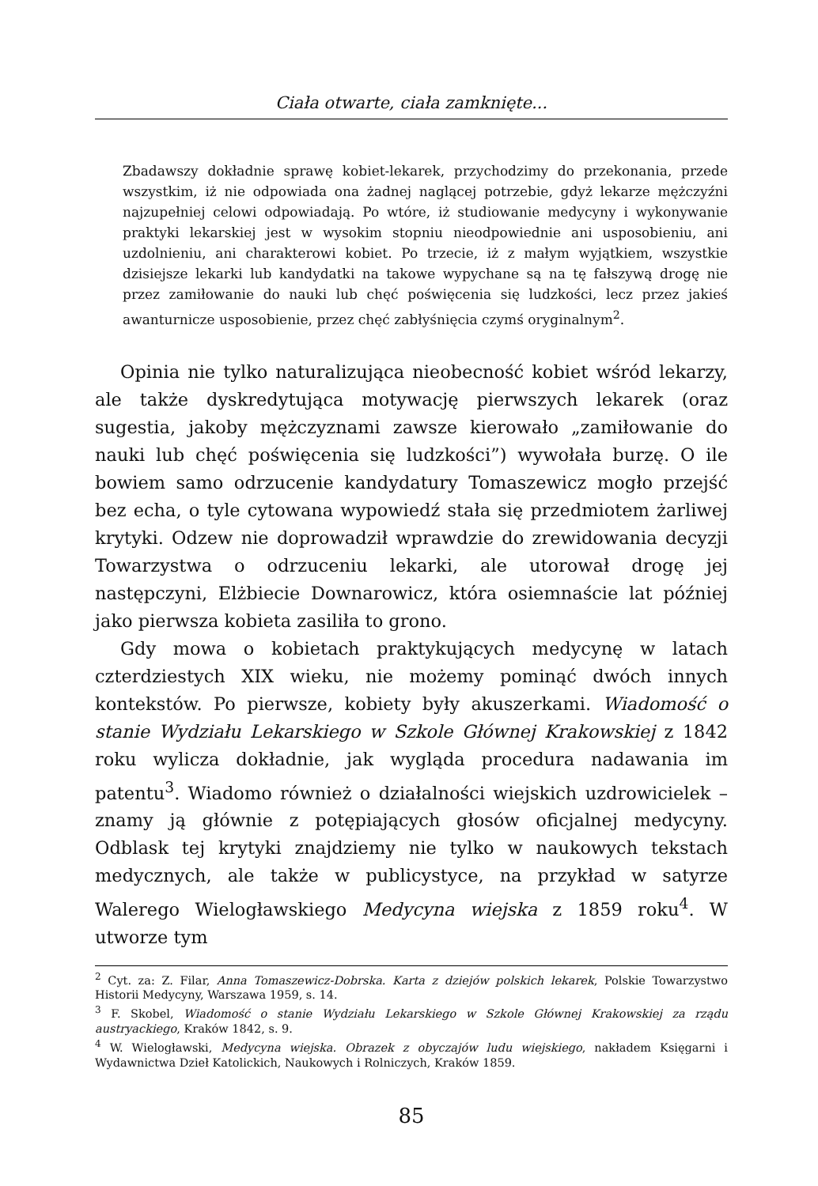Ciała otwarte, ciała zamknięte...
Zbadawszy dokładnie sprawę kobiet-lekarek, przychodzimy do przekonania, przede wszystkim, iż nie odpowiada ona żadnej naglącej potrzebie, gdyż lekarze mężczyźni najzupełniej celowi odpowiadają. Po wtóre, iż studiowanie medycyny i wykonywanie praktyki lekarskiej jest w wysokim stopniu nieodpowiednie ani usposobieniu, ani uzdolnieniu, ani charakterowi kobiet. Po trzecie, iż z małym wyjątkiem, wszystkie dzisiejsze lekarki lub kandydatki na takowe wypychane są na tę fałszywą drogę nie przez zamiłowanie do nauki lub chęć poświęcenia się ludzkości, lecz przez jakieś awanturnicze usposobienie, przez chęć zabłyśnięcia czymś oryginalnym<sup>2</sup>.
Opinia nie tylko naturalizująca nieobecność kobiet wśród lekarzy, ale także dyskredytująca motywację pierwszych lekarek (oraz sugestia, jakoby mężczyznami zawsze kierowało „zamiłowanie do nauki lub chęć poświęcenia się ludzkości”) wywołała burzę. O ile bowiem samo odrzucenie kandydatury Tomaszewicz mogło przejść bez echa, o tyle cytowana wypowiedź stała się przedmiotem żarliwej krytyki. Odzew nie doprowadził wprawdzie do zrewidowania decyzji Towarzystwa o odrzuceniu lekarki, ale utorował drogę jej następczyni, Elżbiecie Downarowicz, która osiemnaście lat później jako pierwsza kobieta zasiliła to grono.
Gdy mowa o kobietach praktykujących medycynę w latach czterdziestych XIX wieku, nie możemy pominąć dwóch innych kontekstów. Po pierwsze, kobiety były akuszerkami. Wiadomość o stanie Wydziału Lekarskiego w Szkole Głównej Krakowskiej z 1842 roku wylicza dokładnie, jak wygląda procedura nadawania im patentu<sup>3</sup>. Wiadomo również o działalności wiejskich uzdrowicielek – znamy ją głównie z potępiających głosów oficjalnej medycyny. Odblask tej krytyki znajdziemy nie tylko w naukowych tekstach medycznych, ale także w publicystyce, na przykład w satyrze Walerego Wielogławskiego Medycyna wiejska z 1859 roku<sup>4</sup>. W utworze tym
<sup>2</sup> Cyt. za: Z. Filar, Anna Tomaszewicz-Dobrska. Karta z dziejów polskich lekarek, Polskie Towarzystwo Historii Medycyny, Warszawa 1959, s. 14.
<sup>3</sup> F. Skobel, Wiadomość o stanie Wydziału Lekarskiego w Szkole Głównej Krakowskiej za rządu austryackiego, Kraków 1842, s. 9.
<sup>4</sup> W. Wielogławski, Medycyna wiejska. Obrazek z obyczajów ludu wiejskiego, nakładem Księgarni i Wydawnictwa Dzieł Katolickich, Naukowych i Rolniczych, Kraków 1859.
85